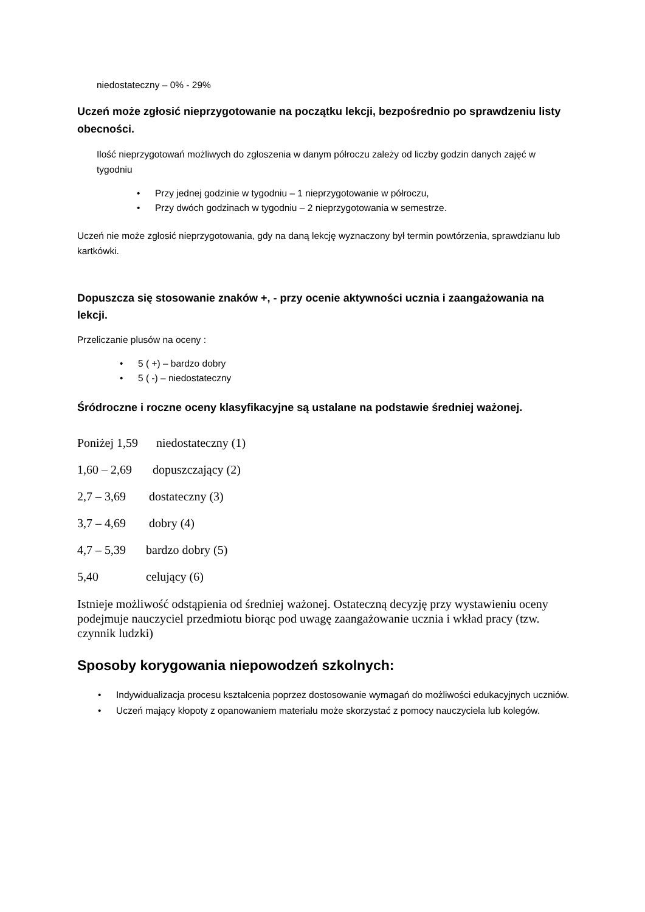niedostateczny – 0% - 29%
Uczeń może zgłosić nieprzygotowanie na początku lekcji, bezpośrednio po sprawdzeniu listy obecności.
Ilość nieprzygotowań możliwych do zgłoszenia w danym półroczu zależy od liczby godzin danych zajęć w tygodniu
• Przy jednej godzinie w tygodniu – 1 nieprzygotowanie w półroczu,
• Przy dwóch godzinach w tygodniu – 2 nieprzygotowania w semestrze.
Uczeń nie może zgłosić nieprzygotowania, gdy na daną lekcję wyznaczony był termin powtórzenia, sprawdzianu lub kartkówki.
Dopuszcza się stosowanie znaków +, - przy ocenie aktywności ucznia i zaangażowania na lekcji.
Przeliczanie plusów na oceny :
• 5 ( +) – bardzo dobry
• 5 ( -) – niedostateczny
Śródroczne i roczne oceny klasyfikacyjne są ustalane na podstawie średniej ważonej.
Poniżej 1,59 niedostateczny (1)
1,60 – 2,69 dopuszczający (2)
2,7 – 3,69 dostateczny (3)
3,7 – 4,69 dobry (4)
4,7 – 5,39 bardzo dobry (5)
5,40 celujący (6)
Istnieje możliwość odstąpienia od średniej ważonej. Ostateczną decyzję przy wystawieniu oceny podejmuje nauczyciel przedmiotu biorąc pod uwagę zaangażowanie ucznia i wkład pracy (tzw. czynnik ludzki)
Sposoby korygowania niepowodzeń szkolnych:
• Indywidualizacja procesu kształcenia poprzez dostosowanie wymagań do możliwości edukacyjnych uczniów.
• Uczeń mający kłopoty z opanowaniem materiału może skorzystać z pomocy nauczyciela lub kolegów.